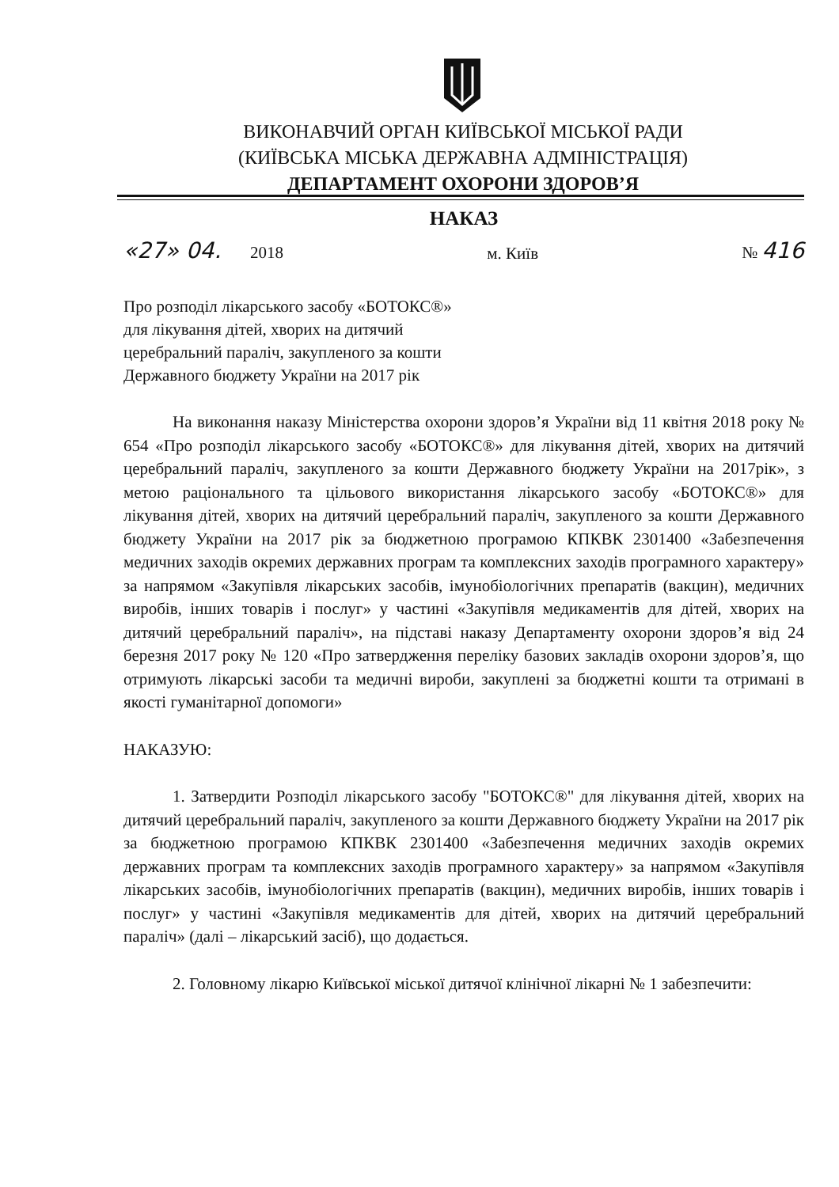ВИКОНАВЧИЙ ОРГАН КИЇВСЬКОЇ МІСЬКОЇ РАДИ
(КИЇВСЬКА МІСЬКА ДЕРЖАВНА АДМІНІСТРАЦІЯ)
ДЕПАРТАМЕНТ ОХОРОНИ ЗДОРОВ’Я
НАКАЗ
«27» 04. 2018 м. Київ № 416
Про розподіл лікарського засобу «БОТОКС®»
для лікування дітей, хворих на дитячий
церебральний параліч, закупленого за кошти
Державного бюджету України на 2017 рік
На виконання наказу Міністерства охорони здоров’я України від 11 квітня 2018 року № 654 «Про розподіл лікарського засобу «БОТОКС®» для лікування дітей, хворих на дитячий церебральний параліч, закупленого за кошти Державного бюджету України на 2017рік», з метою раціонального та цільового використання лікарського засобу «БОТОКС®» для лікування дітей, хворих на дитячий церебральний параліч, закупленого за кошти Державного бюджету України на 2017 рік за бюджетною програмою КПКВК 2301400 «Забезпечення медичних заходів окремих державних програм та комплексних заходів програмного характеру» за напрямом «Закупівля лікарських засобів, імунобіологічних препаратів (вакцин), медичних виробів, інших товарів і послуг» у частині «Закупівля медикаментів для дітей, хворих на дитячий церебральний параліч», на підставі наказу Департаменту охорони здоров’я від 24 березня 2017 року № 120 «Про затвердження переліку базових закладів охорони здоров’я, що отримують лікарські засоби та медичні вироби, закуплені за бюджетні кошти та отримані в якості гуманітарної допомоги»
НАКАЗУЮ:
1. Затвердити Розподіл лікарського засобу "БОТОКС®" для лікування дітей, хворих на дитячий церебральний параліч, закупленого за кошти Державного бюджету України на 2017 рік за бюджетною програмою КПКВК 2301400 «Забезпечення медичних заходів окремих державних програм та комплексних заходів програмного характеру» за напрямом «Закупівля лікарських засобів, імунобіологічних препаратів (вакцин), медичних виробів, інших товарів і послуг» у частині «Закупівля медикаментів для дітей, хворих на дитячий церебральний параліч» (далі – лікарський засіб), що додається.
2. Головному лікарю Київської міської дитячої клінічної лікарні № 1 забезпечити: